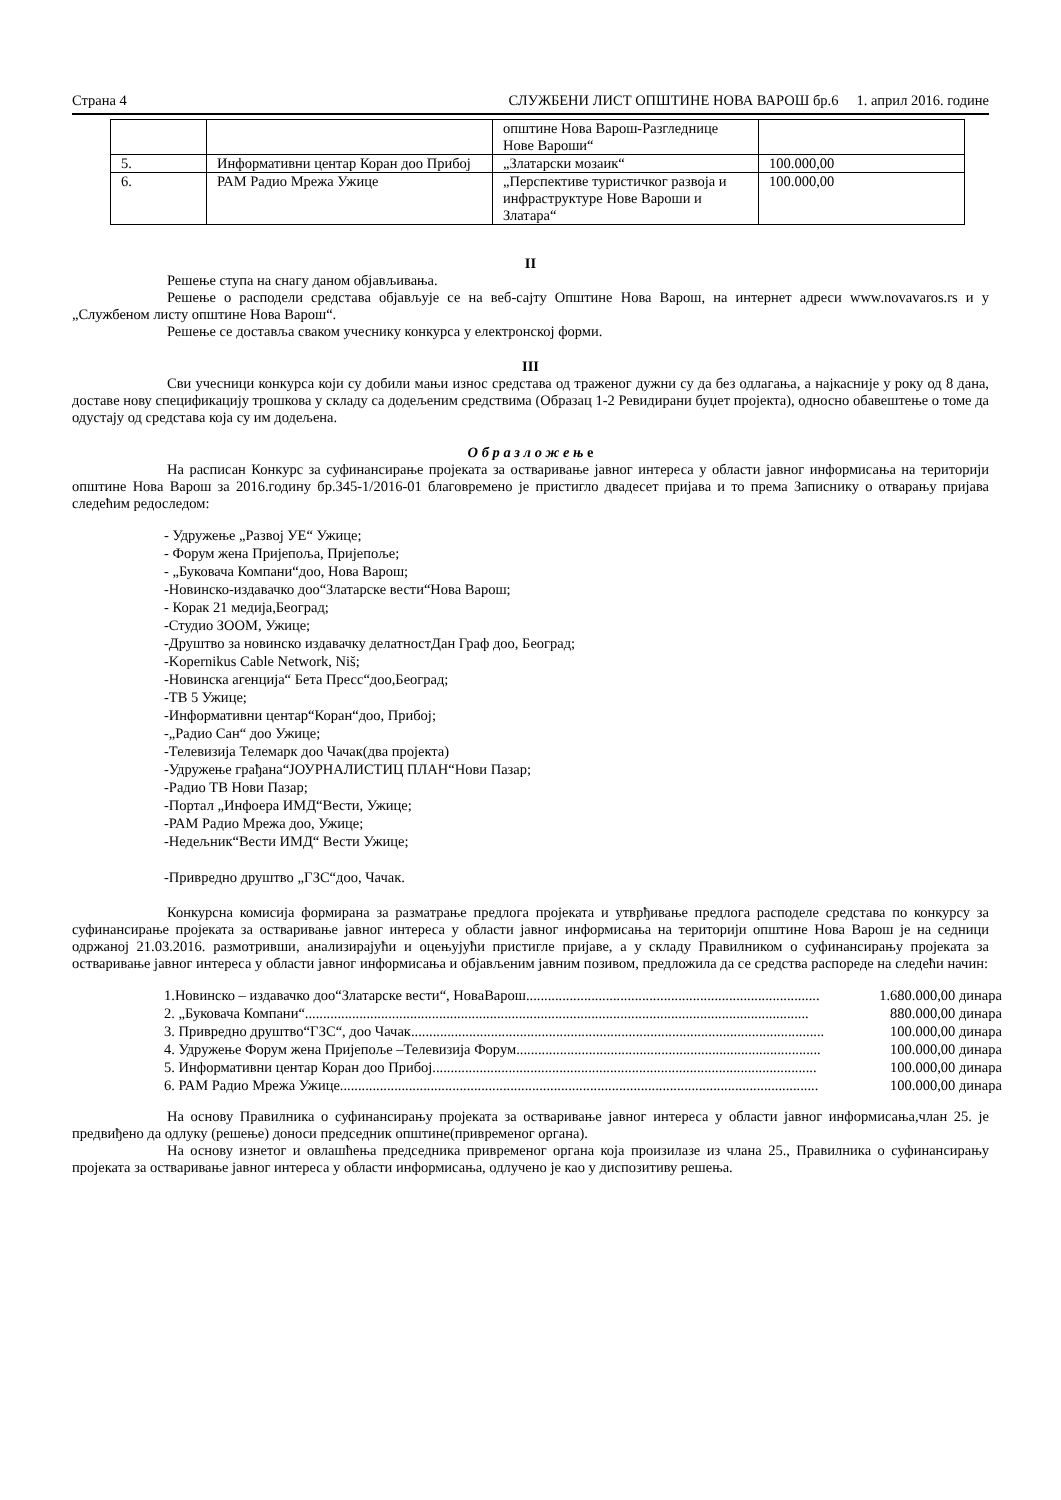Страна 4 СЛУЖБЕНИ ЛИСТ ОПШТИНЕ НОВА ВАРОШ бр.6 1. април 2016. године
| | | општине Нова Варош-Разгледнице Нове Вароши“ | |
| 5. | Информативни центар Коран доо Прибој | „Златарски мозаик“ | 100.000,00 |
| 6. | РАМ Радио Мрежа Ужице | „Перспективе туристичког развоја и инфраструктуре Нове Вароши и Златара“ | 100.000,00 |
II
Решење ступа на снагу даном објављивања.
Решење о расподели средстава објављује се на веб-сајту Општине Нова Варош, на интернет адреси www.novavaros.rs и у „Службеном листу општине Нова Варош“.
Решење се доставља сваком учеснику конкурса у електронској форми.
III
Сви учесници конкурса који су добили мањи износ средстава од траженог дужни су да без одлагања, а најкасније у року од 8 дана, доставе нову спецификацију трошкова у складу са додељеним средствима (Образац 1-2 Ревидирани буџет пројекта), односно обавештење о томе да одустају од средстава која су им додељена.
О б р а з л о ж е њ е
На расписан Конкурс за суфинансирање пројеката за остваривање јавног интереса у области јавног информисања на територији општине Нова Варош за 2016.годину бр.345-1/2016-01 благовремено је пристигло двадесет пријава и то према Записнику о отварању пријава следећим редоследом:
- Удружење „Развој УЕ“ Ужице;
- Форум жена Пријепоља, Пријепоље;
- „Буковача Компани“доо, Нова Варош;
-Новинско-издавачко доо“Златарске вести“Нова Варош;
- Корак 21 медија,Београд;
-Студио ЗООМ, Ужице;
-Друштво за новинско издавачку делатностДан Граф доо, Београд;
-Kopernikus Cable Network, Niš;
-Новинска агенција“ Бета Пресс“доо,Београд;
-ТВ 5 Ужице;
-Информативни центар“Коран“доо, Прибој;
-„Радио Сан“ доо Ужице;
-Телевизија Телемарк доо Чачак(два пројекта)
-Удружење грађана“ЈОУРНАЛИСТИЦ ПЛАН“Нови Пазар;
-Радио ТВ Нови Пазар;
-Портал „Инфоера ИМД“Вести, Ужице;
-РАМ Радио Мрежа доо, Ужице;
-Недељник“Вести ИМД“ Вести Ужице;
-Привредно друштво „ГЗС“доо, Чачак.
Конкурсна комисија формирана за разматрање предлога пројеката и утврђивање предлога расподеле средстава по конкурсу за суфинансирање пројеката за остваривање јавног интереса у области јавног информисања на територији општине Нова Варош је на седници одржаној 21.03.2016. размотривши, анализирајући и оцењујући пристигле пријаве, а у складу Правилником о суфинансирању пројеката за остваривање јавног интереса у области јавног информисања и објављеним јавним позивом, предложила да се средства распореде на следећи начин:
1.Новинско – издавачко доо“Златарске вести“, НоваВарош................................................................................. 1.680.000,00 динара
2. „Буковача Компани“........................................................................................................................................... 880.000,00 динара
3. Привредно друштво“ГЗС“, доо Чачак.................................................................................................................. 100.000,00 динара
4. Удружење Форум жена Пријепоље –Телевизија Форум.................................................................................... 100.000,00 динара
5. Информативни центар Коран доо Прибој.......................................................................................................... 100.000,00 динара
6. РАМ Радио Мрежа Ужице.................................................................................................................................... 100.000,00 динара
На основу Правилника о суфинансирању пројеката за остваривање јавног интереса у области јавног информисања,члан 25. је предвиђено да одлуку (решење) доноси председник општине(привременог органа).
На основу изнетог и овлашћења председника привременог органа која произилазе из члана 25., Правилника о суфинансирању пројеката за остваривање јавног интереса у области информисања, одлучено је као у диспозитиву решења.